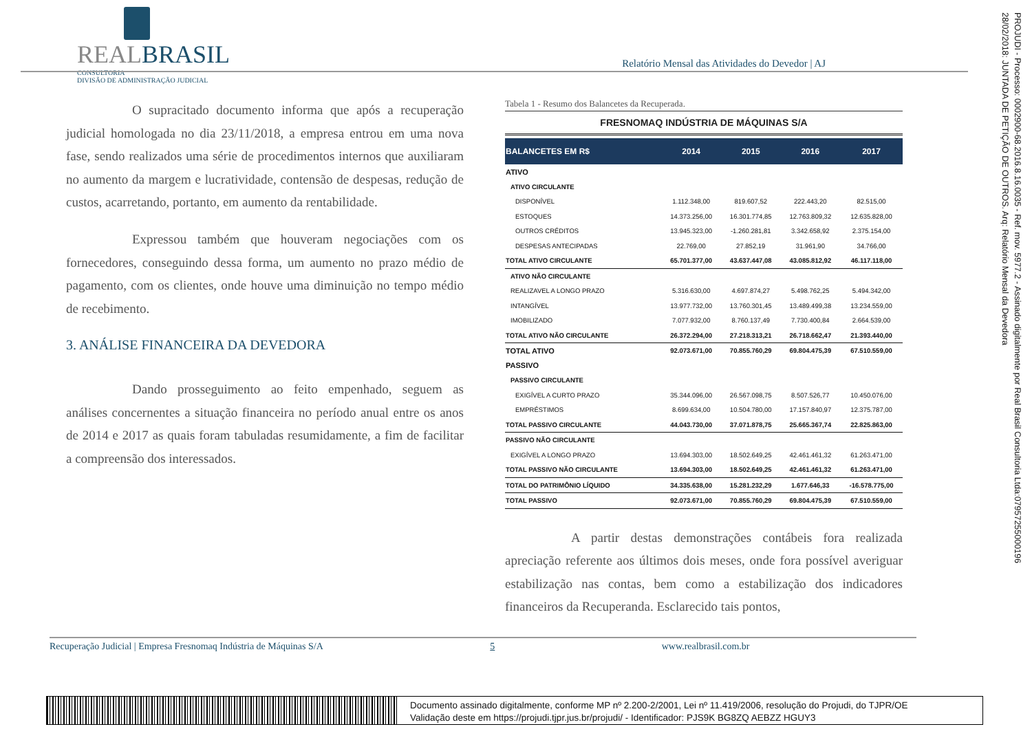REALBRASIL
CONSULTORIA
DIVISÃO DE ADMINISTRAÇÃO JUDICIAL
Relatório Mensal das Atividades do Devedor | AJ
O supracitado documento informa que após a recuperação judicial homologada no dia 23/11/2018, a empresa entrou em uma nova fase, sendo realizados uma série de procedimentos internos que auxiliaram no aumento da margem e lucratividade, contensão de despesas, redução de custos, acarretando, portanto, em aumento da rentabilidade.
Expressou também que houveram negociações com os fornecedores, conseguindo dessa forma, um aumento no prazo médio de pagamento, com os clientes, onde houve uma diminuição no tempo médio de recebimento.
3. ANÁLISE FINANCEIRA DA DEVEDORA
Dando prosseguimento ao feito empenhado, seguem as análises concernentes a situação financeira no período anual entre os anos de 2014 e 2017 as quais foram tabuladas resumidamente, a fim de facilitar a compreensão dos interessados.
Tabela 1 - Resumo dos Balancetes da Recuperada.
FRESNOMAQ INDÚSTRIA DE MÁQUINAS S/A
| BALANCETES EM R$ | 2014 | 2015 | 2016 | 2017 |
| --- | --- | --- | --- | --- |
| ATIVO | | | | |
| ATIVO CIRCULANTE | | | | |
| DISPONÍVEL | 1.112.348,00 | 819.607,52 | 222.443,20 | 82.515,00 |
| ESTOQUES | 14.373.256,00 | 16.301.774,85 | 12.763.809,32 | 12.635.828,00 |
| OUTROS CRÉDITOS | 13.945.323,00 | -1.260.281,81 | 3.342.658,92 | 2.375.154,00 |
| DESPESAS ANTECIPADAS | 22.769,00 | 27.852,19 | 31.961,90 | 34.766,00 |
| TOTAL ATIVO CIRCULANTE | 65.701.377,00 | 43.637.447,08 | 43.085.812,92 | 46.117.118,00 |
| ATIVO NÃO CIRCULANTE | | | | |
| REALIZAVEL A LONGO PRAZO | 5.316.630,00 | 4.697.874,27 | 5.498.762,25 | 5.494.342,00 |
| INTANGÍVEL | 13.977.732,00 | 13.760.301,45 | 13.489.499,38 | 13.234.559,00 |
| IMOBILIZADO | 7.077.932,00 | 8.760.137,49 | 7.730.400,84 | 2.664.539,00 |
| TOTAL ATIVO NÃO CIRCULANTE | 26.372.294,00 | 27.218.313,21 | 26.718.662,47 | 21.393.440,00 |
| TOTAL ATIVO | 92.073.671,00 | 70.855.760,29 | 69.804.475,39 | 67.510.559,00 |
| PASSIVO | | | | |
| PASSIVO CIRCULANTE | | | | |
| EXIGÍVEL A CURTO PRAZO | 35.344.096,00 | 26.567.098,75 | 8.507.526,77 | 10.450.076,00 |
| EMPRÉSTIMOS | 8.699.634,00 | 10.504.780,00 | 17.157.840,97 | 12.375.787,00 |
| TOTAL PASSIVO CIRCULANTE | 44.043.730,00 | 37.071.878,75 | 25.665.367,74 | 22.825.863,00 |
| PASSIVO NÃO CIRCULANTE | | | | |
| EXIGÍVEL A LONGO PRAZO | 13.694.303,00 | 18.502.649,25 | 42.461.461,32 | 61.263.471,00 |
| TOTAL PASSIVO NÃO CIRCULANTE | 13.694.303,00 | 18.502.649,25 | 42.461.461,32 | 61.263.471,00 |
| TOTAL DO PATRIMÔNIO LÍQUIDO | 34.335.638,00 | 15.281.232,29 | 1.677.646,33 | -16.578.775,00 |
| TOTAL PASSIVO | 92.073.671,00 | 70.855.760,29 | 69.804.475,39 | 67.510.559,00 |
A partir destas demonstrações contábeis fora realizada apreciação referente aos últimos dois meses, onde fora possível averiguar estabilização nas contas, bem como a estabilização dos indicadores financeiros da Recuperanda. Esclarecido tais pontos,
Recuperação Judicial | Empresa Fresnomaq Indústria de Máquinas S/A 5 www.realbrasil.com.br
PROJUDI - Processo: 0002900-68.2016.8.16.0035 - Ref. mov. 5977.2 - Assinado digitalmente por Real Brasil Consultoria Ltda:07957255000196
28/02/2018: JUNTADA DE PETIÇÃO DE OUTROS. Arq: Relatório Mensal da Devedora
Documento assinado digitalmente, conforme MP nº 2.200-2/2001, Lei nº 11.419/2006, resolução do Projudi, do TJPR/OE
Validação deste em https://projudi.tjpr.jus.br/projudi/ - Identificador: PJS9K BG8ZQ AEBZZ HGUY3